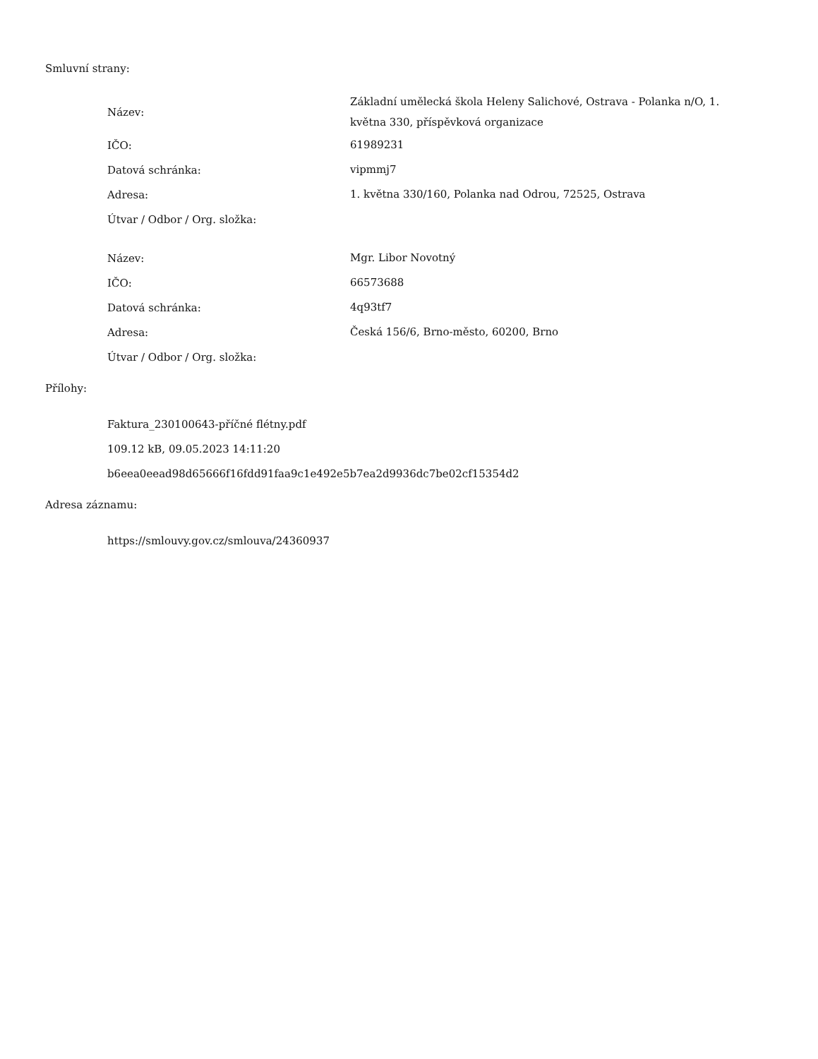Smluvní strany:
| Název: | Základní umělecká škola Heleny Salichové, Ostrava - Polanka n/O, 1. května 330, příspěvková organizace |
| IČO: | 61989231 |
| Datová schránka: | vipmmj7 |
| Adresa: | 1. května 330/160, Polanka nad Odrou, 72525, Ostrava |
| Útvar / Odbor / Org. složka: | |
| Název: | Mgr. Libor Novotný |
| IČO: | 66573688 |
| Datová schránka: | 4q93tf7 |
| Adresa: | Česká 156/6, Brno-město, 60200, Brno |
| Útvar / Odbor / Org. složka: | |
Přílohy:
| Faktura_230100643-příčné flétny.pdf |
| 109.12 kB, 09.05.2023 14:11:20 |
| b6eea0eead98d65666f16fdd91faa9c1e492e5b7ea2d9936dc7be02cf15354d2 |
Adresa záznamu:
| https://smlouvy.gov.cz/smlouva/24360937 |